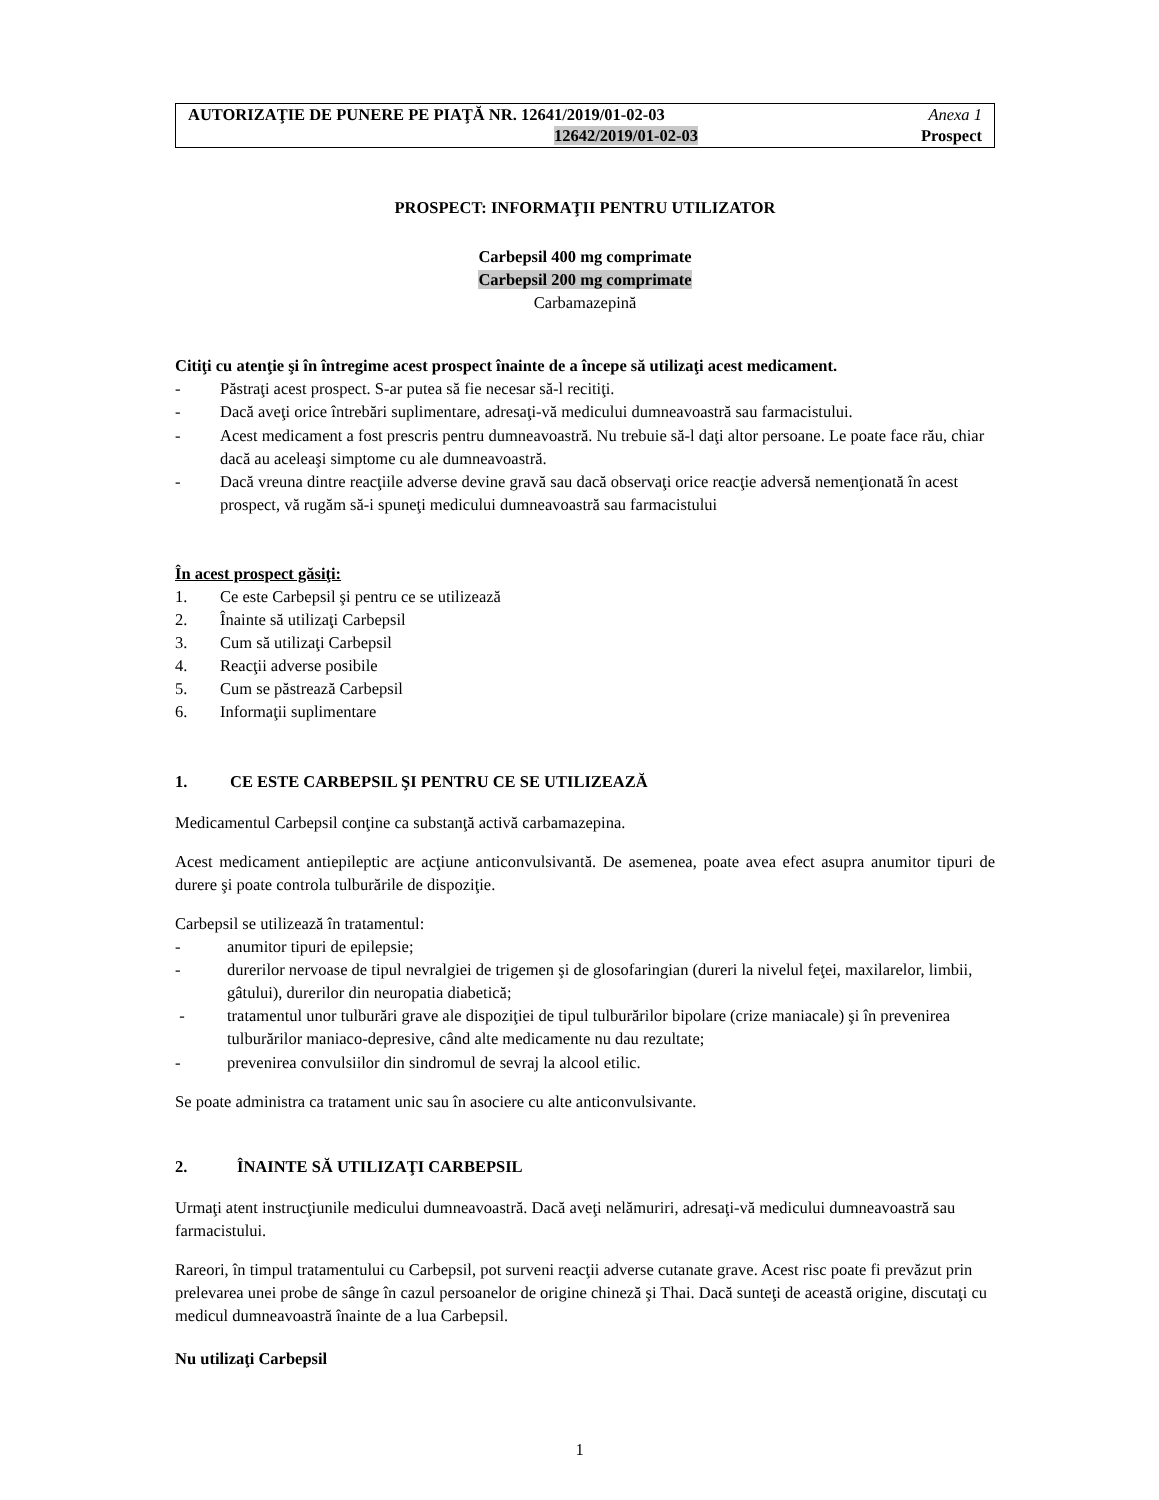AUTORIZAŢIE DE PUNERE PE PIAŢĂ NR. 12641/2019/01-02-03
12642/2019/01-02-03
Anexa 1
Prospect
PROSPECT: INFORMAŢII PENTRU UTILIZATOR
Carbepsil 400 mg comprimate
Carbepsil 200 mg comprimate
Carbamazepină
Citiţi cu atenţie şi în întregime acest prospect înainte de a începe să utilizaţi acest medicament.
- Păstraţi acest prospect. S-ar putea să fie necesar să-l recitiţi.
- Dacă aveţi orice întrebări suplimentare, adresaţi-vă medicului dumneavoastră sau farmacistului.
- Acest medicament a fost prescris pentru dumneavoastră. Nu trebuie să-l daţi altor persoane. Le poate face rău, chiar dacă au aceleaşi simptome cu ale dumneavoastră.
- Dacă vreuna dintre reacţiile adverse devine gravă sau dacă observaţi orice reacţie adversă nemenţionată în acest prospect, vă rugăm să-i spuneţi medicului dumneavoastră sau farmacistului
În acest prospect găsiţi:
1. Ce este Carbepsil şi pentru ce se utilizează
2. Înainte să utilizaţi Carbepsil
3. Cum să utilizaţi Carbepsil
4. Reacţii adverse posibile
5. Cum se păstrează Carbepsil
6. Informaţii suplimentare
1. CE ESTE CARBEPSIL ŞI PENTRU CE SE UTILIZEAZĂ
Medicamentul Carbepsil conţine ca substanţă activă carbamazepina.
Acest medicament antiepileptic are acţiune anticonvulsivantă. De asemenea, poate avea efect asupra anumitor tipuri de durere şi poate controla tulburările de dispoziţie.
Carbepsil se utilizează în tratamentul:
- anumitor tipuri de epilepsie;
- durerilor nervoase de tipul nevralgiei de trigemen şi de glosofaringian (dureri la nivelul feţei, maxilarelor, limbii, gâtului), durerilor din neuropatia diabetică;
- tratamentul unor tulburări grave ale dispoziţiei de tipul tulburărilor bipolare (crize maniacale) şi în prevenirea tulburărilor maniaco-depresive, când alte medicamente nu dau rezultate;
- prevenirea convulsiilor din sindromul de sevraj la alcool etilic.
Se poate administra ca tratament unic sau în asociere cu alte anticonvulsivante.
2. ÎNAINTE SĂ UTILIZAŢI CARBEPSIL
Urmaţi atent instrucţiunile medicului dumneavoastră. Dacă aveţi nelămuriri, adresaţi-vă medicului dumneavoastră sau farmacistului.
Rareori, în timpul tratamentului cu Carbepsil, pot surveni reacţii adverse cutanate grave. Acest risc poate fi prevăzut prin prelevarea unei probe de sânge în cazul persoanelor de origine chineză şi Thai. Dacă sunteţi de această origine, discutaţi cu medicul dumneavoastră înainte de a lua Carbepsil.
Nu utilizaţi Carbepsil
1